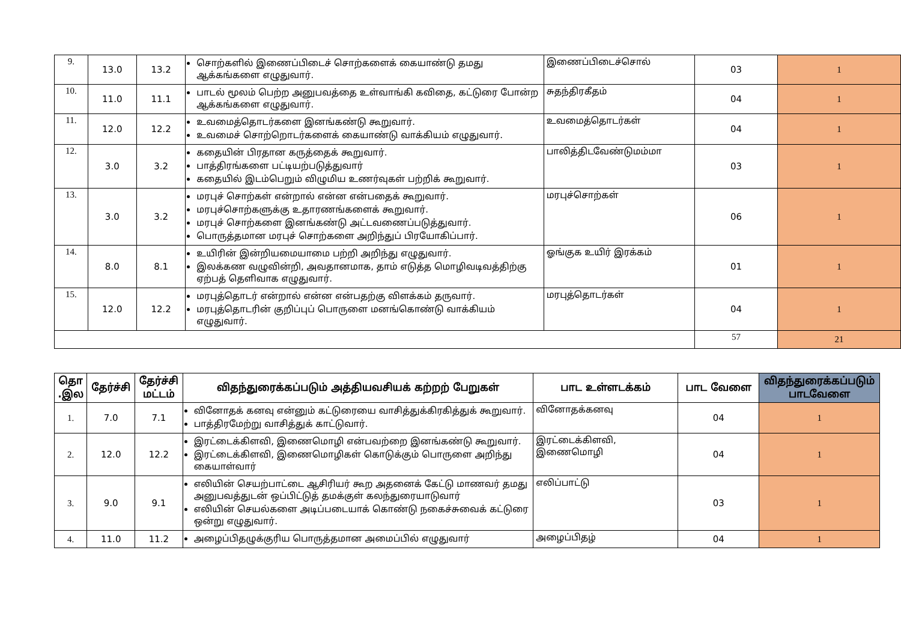| 9. | 13.0 | 13.2 | சொற்களில் இணைப்பிடைச் சொற்களைக் கையாண்டு தமது ஆக்கங்களை எழுதுவார். | இணைப்பிடைச்சொல் | 03 | 1 |
| 10. | 11.0 | 11.1 | பாடல் மூலம் பெற்ற அனுபவத்தை உள்வாங்கி கவிதை, கட்டுரை போன்ற ஆக்கங்களை எழுதுவார். | சுதந்திரகீதம் | 04 | 1 |
| 11. | 12.0 | 12.2 | உவமைத்தொடர்களை இனங்கண்டு கூறுவார். உவமைச் சொற்றொடர்களைக் கையாண்டு வாக்கியம் எழுதுவார். | உவமைத்தொடர்கள் | 04 | 1 |
| 12. | 3.0 | 3.2 | கதையின் பிரதான கருத்தைக் கூறுவார். பாத்திரங்களை பட்டியற்படுத்துவார் கதையில் இடம்பெறும் விழுமிய உணர்வுகள் பற்றிக் கூறுவார். | பாலித்திடவேண்டுமம்மா | 03 | 1 |
| 13. | 3.0 | 3.2 | மரபுச் சொற்கள் என்றால் என்ன என்பதைக் கூறுவார். மரபுச்சொற்களுக்கு உதாரணங்களைக் கூறுவார். மரபுச் சொற்களை இனங்கண்டு அட்டவணைப்படுத்துவார். பொருத்தமான மரபுச் சொற்களை அறிந்துப் பிரயோகிப்பார். | மரபுச்சொற்கள் | 06 | 1 |
| 14. | 8.0 | 8.1 | உயிரின் இன்றியமையாமை பற்றி அறிந்து எழுதுவார். இலக்கண வழுவின்றி, அவதானமாக, தாம் எடுத்த மொழிவடிவத்திற்கு ஏற்பத் தெளிவாக எழுதுவார். | ஓங்குக உயிர் இரக்கம் | 01 | 1 |
| 15. | 12.0 | 12.2 | மரபுத்தொடர் என்றால் என்ன என்பதற்கு விளக்கம் தருவார். மரபுத்தொடரின் குறிப்புப் பொருளை மனங்கொண்டு வாக்கியம் எழுதுவார். | மரபுத்தொடர்கள் | 04 | 1 |
| | | | | | 57 | 21 |
| தொ .இல | தேர்ச்சி | தேர்ச்சி மட்டம் | விதந்துரைக்கப்படும் அத்தியவசியக் கற்றற் பேறுகள் | பாட உள்ளடக்கம் | பாட வேளை | விதந்துரைக்கப்படும் பாடவேளை |
| --- | --- | --- | --- | --- | --- | --- |
| 1. | 7.0 | 7.1 | வினோதக் கனவு என்னும் கட்டுரையை வாசித்துக்கிரகித்துக் கூறுவார். பாத்திரமேற்று வாசித்துக் காட்டுவார். | வினோதக்கனவு | 04 | 1 |
| 2. | 12.0 | 12.2 | இரட்டைக்கிளவி, இணைமொழி என்பவற்றை இனங்கண்டு கூறுவார். இரட்டைக்கிளவி, இணைமொழிகள் கொடுக்கும் பொருளை அறிந்து கையாள்வார் | இரட்டைக்கிளவி, இணைமொழி | 04 | 1 |
| 3. | 9.0 | 9.1 | எலியின் செயற்பாட்டை ஆசிரியர் கூற அதனைக் கேட்டு மாணவர் தமது அனுபவத்துடன் ஒப்பிட்டுத் தமக்குள் கலந்துரையாடுவார் எலியின் செயல்களை அடிப்படையாக் கொண்டு நகைச்சுவைக் கட்டுரை ஒன்று எழுதுவார். | எலிப்பாட்டு | 03 | 1 |
| 4. | 11.0 | 11.2 | அழைப்பிதழுக்குரிய பொருத்தமான அமைப்பில் எழுதுவார் | அழைப்பிதழ் | 04 | 1 |